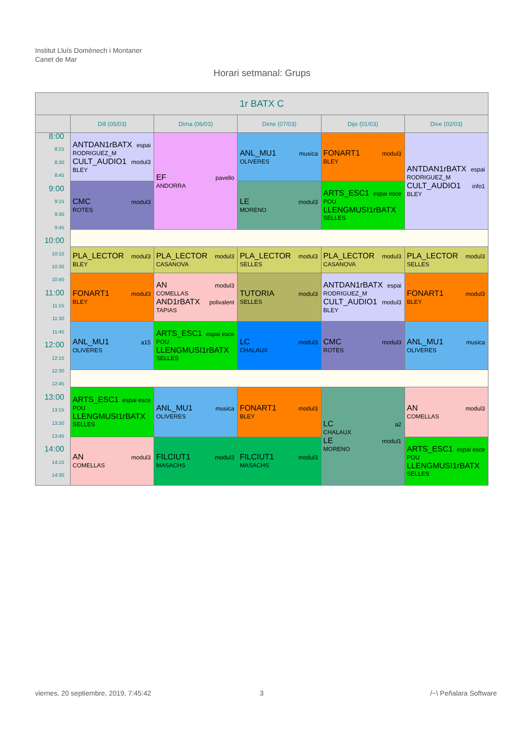Institut Lluís Domènech i Montaner
Canet de Mar
Horari setmanal: Grups
| 1r BATX C | | | | | |
| --- | --- | --- | --- | --- | --- |
| | Dill (05/03) | Dima (06/03) | Dime (07/03) | Dijo (01/03) | Dive (02/03) |
| 8:00 8:15 8:30 8:45 9:00 9:15 9:30 9:45 10:00 10:15 10:30 10:45 11:00 11:15 11:30 11:45 12:00 12:15 12:30 12:45 13:00 13:15 13:30 13:45 14:00 14:15 14:30 | ANTDAN1rBATX espai RODRIGUEZ_M CULT_AUDIO1 modul3 BLEY | EF pavello ANDORRA | ANL_MU1 musica OLIVERES | FONART1 modul3 BLEY | ANTDAN1rBATX espai RODRIGUEZ_M CULT_AUDIO1 info1 BLEY |
| | CMC modul3 ROTES | | LE modul3 MORENO | ARTS_ESC1 espai esce POU LLENGMUSI1rBATX SELLES | |
| | PLA_LECTOR modul3 BLEY | PLA_LECTOR modul3 CASANOVA | PLA_LECTOR modul3 SELLES | PLA_LECTOR modul3 CASANOVA | PLA_LECTOR modul3 SELLES |
| | FONART1 modul3 BLEY | AN modul3 COMELLAS AND1rBATX polivalent TAPIAS | TUTORIA modul3 SELLES | ANTDAN1rBATX espai RODRIGUEZ_M CULT_AUDIO1 modul3 BLEY | FONART1 modul3 BLEY |
| | ANL_MU1 a15 OLIVERES | ARTS_ESC1 espai esce POU LLENGMUSI1rBATX SELLES | LC modul3 CHALAUX | CMC modul3 ROTES | ANL_MU1 musica OLIVERES |
| | ARTS_ESC1 espai esce POU LLENGMUSI1rBATX SELLES | ANL_MU1 musica OLIVERES | FONART1 modul3 BLEY | LC a2 CHALAUX LE modul1 MORENO | AN modul3 COMELLAS |
| | AN modul3 COMELLAS | FILCIUT1 modul3 MASACHS | FILCIUT1 modul3 MASACHS | | ARTS_ESC1 espai esce POU LLENGMUSI1rBATX SELLES |
viernes, 20 septiembre, 2019, 7:45:42
3 /~\ Peñalara Software